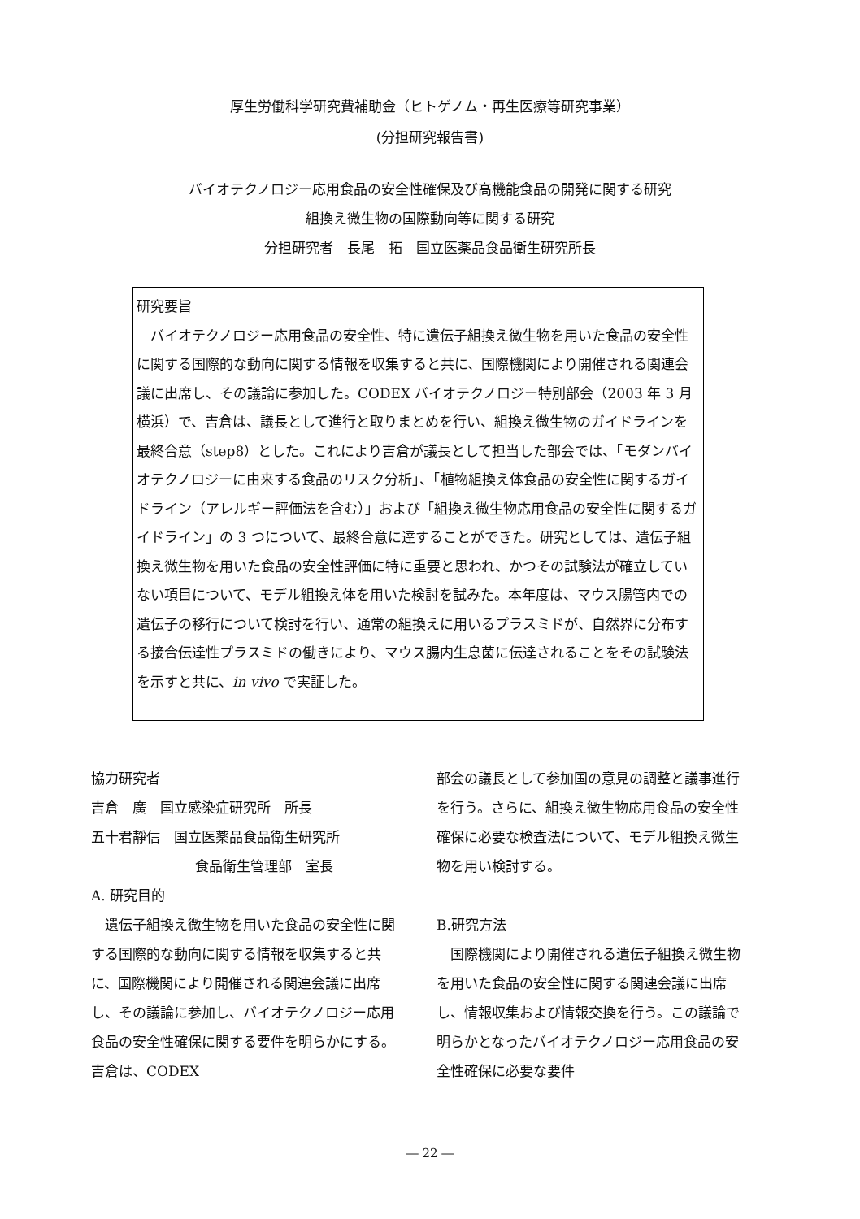厚生労働科学研究費補助金（ヒトゲノム・再生医療等研究事業）
(分担研究報告書)
バイオテクノロジー応用食品の安全性確保及び高機能食品の開発に関する研究
組換え微生物の国際動向等に関する研究
分担研究者　長尾　拓　国立医薬品食品衛生研究所長
研究要旨
　バイオテクノロジー応用食品の安全性、特に遺伝子組換え微生物を用いた食品の安全性に関する国際的な動向に関する情報を収集すると共に、国際機関により開催される関連会議に出席し、その議論に参加した。CODEX バイオテクノロジー特別部会（2003 年 3 月 横浜）で、吉倉は、議長として進行と取りまとめを行い、組換え微生物のガイドラインを最終合意（step8）とした。これにより吉倉が議長として担当した部会では、「モダンバイオテクノロジーに由来する食品のリスク分析」、「植物組換え体食品の安全性に関するガイドライン（アレルギー評価法を含む）」および「組換え微生物応用食品の安全性に関するガイドライン」の 3 つについて、最終合意に達することができた。研究としては、遺伝子組換え微生物を用いた食品の安全性評価に特に重要と思われ、かつその試験法が確立していない項目について、モデル組換え体を用いた検討を試みた。本年度は、マウス腸管内での遺伝子の移行について検討を行い、通常の組換えに用いるプラスミドが、自然界に分布する接合伝達性プラスミドの働きにより、マウス腸内生息菌に伝達されることをその試験法を示すと共に、in vivo で実証した。
協力研究者
吉倉　廣　国立感染症研究所　所長
五十君靜信　国立医薬品食品衛生研究所
食品衛生管理部　室長
A. 研究目的
　遺伝子組換え微生物を用いた食品の安全性に関する国際的な動向に関する情報を収集すると共に、国際機関により開催される関連会議に出席し、その議論に参加し、バイオテクノロジー応用食品の安全性確保に関する要件を明らかにする。吉倉は、CODEX
部会の議長として参加国の意見の調整と議事進行を行う。さらに、組換え微生物応用食品の安全性確保に必要な検査法について、モデル組換え微生物を用い検討する。
B.研究方法
　国際機関により開催される遺伝子組換え微生物を用いた食品の安全性に関する関連会議に出席し、情報収集および情報交換を行う。この議論で明らかとなったバイオテクノロジー応用食品の安全性確保に必要な要件
― 22 ―